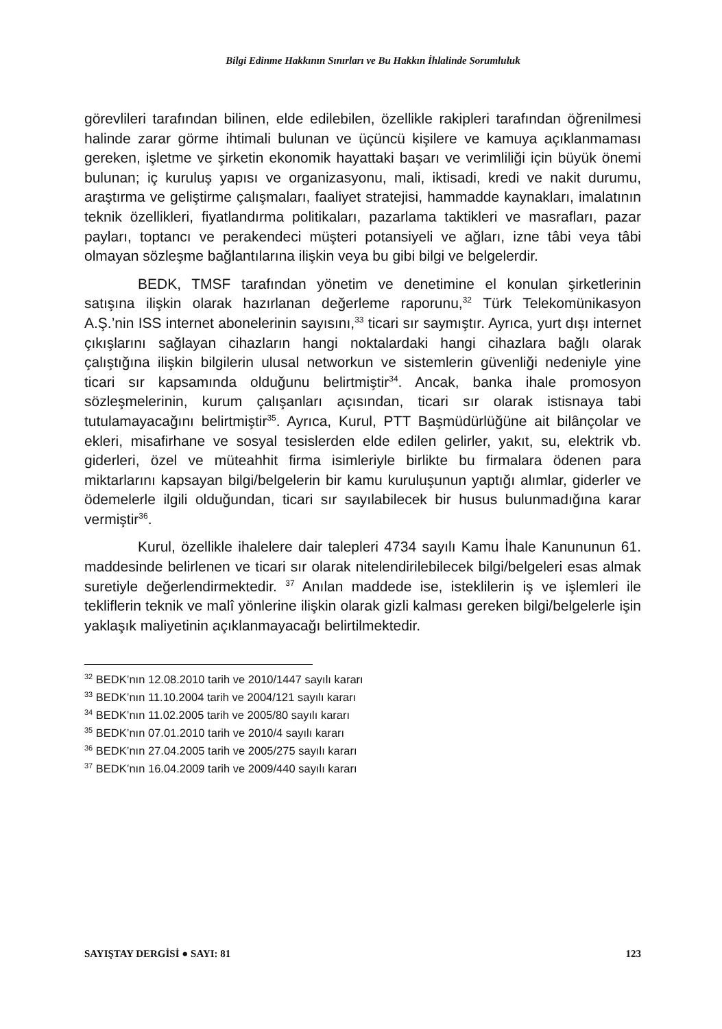Bilgi Edinme Hakkının Sınırları ve Bu Hakkın İhlalinde Sorumluluk
görevlileri tarafından bilinen, elde edilebilen, özellikle rakipleri tarafından öğrenilmesi halinde zarar görme ihtimali bulunan ve üçüncü kişilere ve kamuya açıklanmaması gereken, işletme ve şirketin ekonomik hayattaki başarı ve verimliliği için büyük önemi bulunan; iç kuruluş yapısı ve organizasyonu, mali, iktisadi, kredi ve nakit durumu, araştırma ve geliştirme çalışmaları, faaliyet stratejisi, hammadde kaynakları, imalatının teknik özellikleri, fiyatlandırma politikaları, pazarlama taktikleri ve masrafları, pazar payları, toptancı ve perakendeci müşteri potansiyeli ve ağları, izne tâbi veya tâbi olmayan sözleşme bağlantılarına ilişkin veya bu gibi bilgi ve belgelerdir.
BEDK, TMSF tarafından yönetim ve denetimine el konulan şirketlerinin satışına ilişkin olarak hazırlanan değerleme raporunu,<sup>32</sup> Türk Telekomünikasyon A.Ş.’nin ISS internet abonelerinin sayısını,<sup>33</sup> ticari sır saymıştır. Ayrıca, yurt dışı internet çıkışlarını sağlayan cihazların hangi noktalardaki hangi cihazlara bağlı olarak çalıştığına ilişkin bilgilerin ulusal networkun ve sistemlerin güvenliği nedeniyle yine ticari sır kapsamında olduğunu belirtmiştir<sup>34</sup>. Ancak, banka ihale promosyon sözleşmelerinin, kurum çalışanları açısından, ticari sır olarak istisnaya tabi tutulamayacağını belirtmiştir<sup>35</sup>. Ayrıca, Kurul, PTT Başmüdürlüğüne ait bilânçolar ve ekleri, misafirhane ve sosyal tesislerden elde edilen gelirler, yakıt, su, elektrik vb. giderleri, özel ve müteahhit firma isimleriyle birlikte bu firmalara ödenen para miktarlarını kapsayan bilgi/belgelerin bir kamu kuruluşunun yaptığı alımlar, giderler ve ödemelerle ilgili olduğundan, ticari sır sayılabilecek bir husus bulunmadığına karar vermiştir<sup>36</sup>.
Kurul, özellikle ihalelere dair talepleri 4734 sayılı Kamu İhale Kanununun 61. maddesinde belirlenen ve ticari sır olarak nitelendirilebilecek bilgi/belgeleri esas almak suretiyle değerlendirmektedir. <sup>37</sup> Anılan maddede ise, isteklilerin iş ve işlemleri ile tekliflerin teknik ve malî yönlerine ilişkin olarak gizli kalması gereken bilgi/belgelerle işin yaklaşık maliyetinin açıklanmayacağı belirtilmektedir.
<sup>32</sup> BEDK’nın 12.08.2010 tarih ve 2010/1447 sayılı kararı
<sup>33</sup> BEDK’nın 11.10.2004 tarih ve 2004/121 sayılı kararı
<sup>34</sup> BEDK’nın 11.02.2005 tarih ve 2005/80 sayılı kararı
<sup>35</sup> BEDK’nın 07.01.2010 tarih ve 2010/4 sayılı kararı
<sup>36</sup> BEDK’nın 27.04.2005 tarih ve 2005/275 sayılı kararı
<sup>37</sup> BEDK’nın 16.04.2009 tarih ve 2009/440 sayılı kararı
SAYIŞTAY DERGİSİ ● SAYI: 81 123